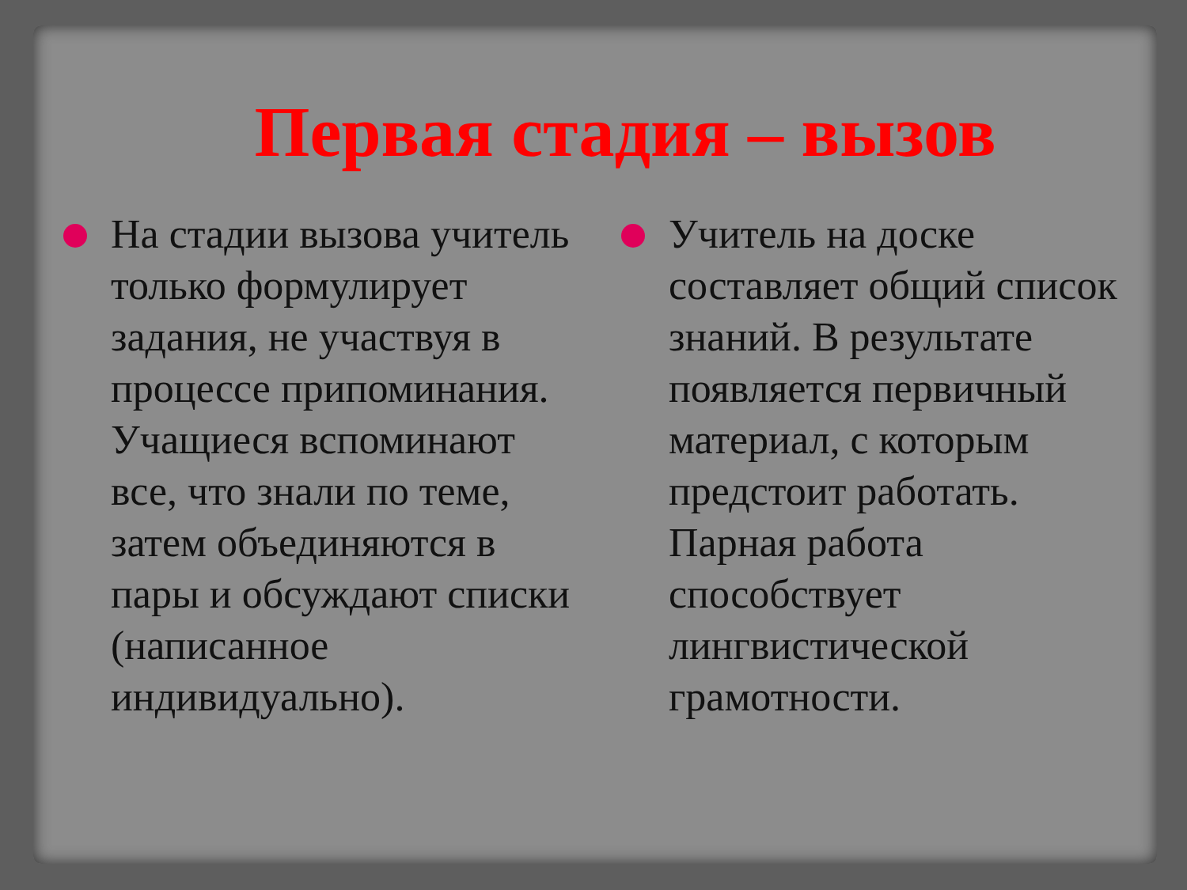Первая стадия – вызов
На стадии вызова учитель только формулирует задания, не участвуя в процессе припоминания. Учащиеся вспоминают все, что знали по теме, затем объединяются в пары и обсуждают списки (написанное индивидуально).
Учитель на доске составляет общий список знаний. В результате появляется первичный материал, с которым предстоит работать. Парная работа способствует лингвистической грамотности.